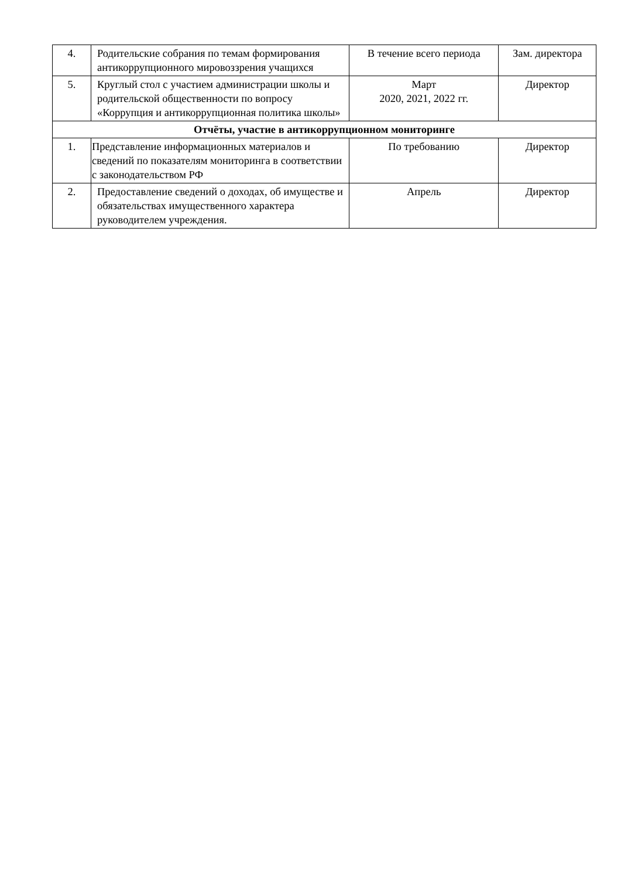| 4. | Родительские собрания по темам формирования антикоррупционного мировоззрения учащихся | В течение всего периода | Зам. директора |
| 5. | Круглый стол с участием администрации школы и родительской общественности по вопросу «Коррупция и антикоррупционная политика школы» | Март 2020, 2021, 2022 гг. | Директор |
| Отчёты, участие в антикоррупционном мониторинге | | | |
| 1. | Представление информационных материалов и сведений по показателям мониторинга в соответствии с законодательством РФ | По требованию | Директор |
| 2. | Предоставление сведений о доходах, об имуществе и обязательствах имущественного характера руководителем учреждения. | Апрель | Директор |